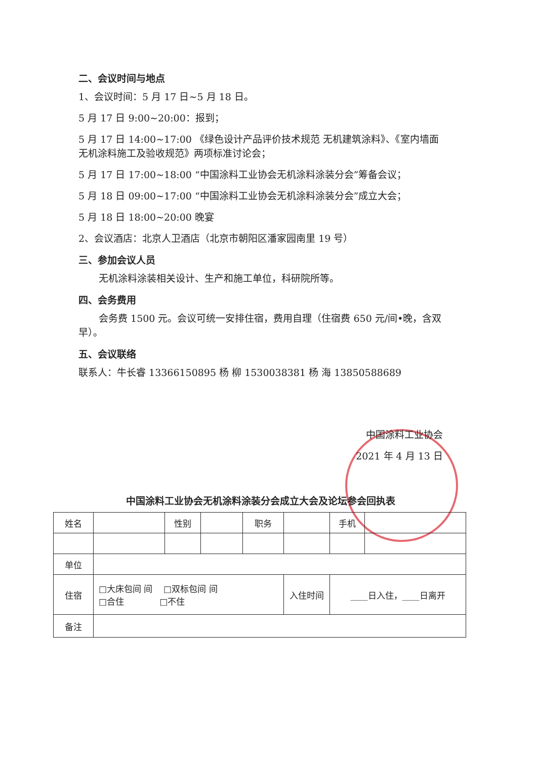二、会议时间与地点
1、会议时间：5 月 17 日~5 月 18 日。
5 月 17 日 9:00~20:00：报到；
5 月 17 日 14:00~17:00 《绿色设计产品评价技术规范 无机建筑涂料》、《室内墙面无机涂料施工及验收规范》两项标准讨论会；
5 月 17 日 17:00~18:00 “中国涂料工业协会无机涂料涂装分会”筹备会议；
5 月 18 日 09:00~17:00 “中国涂料工业协会无机涂料涂装分会”成立大会；
5 月 18 日 18:00~20:00 晚宴
2、会议酒店：北京人卫酒店（北京市朝阳区潘家园南里 19 号）
三、参加会议人员
无机涂料涂装相关设计、生产和施工单位，科研院所等。
四、会务费用
会务费 1500 元。会议可统一安排住宿，费用自理（住宿费 650 元/间•晚，含双早）。
五、会议联络
联系人：牛长睿 13366150895 杨 柳 1530038381 杨 海 13850588689
中国涂料工业协会
2021 年 4 月 13 日
中国涂料工业协会无机涂料涂装分会成立大会及论坛参会回执表
| 姓名 | | 性别 | | 职务 | | 手机 | |
| 单位 | | | | | | | |
| 住宿 | □大床包间 间 □双标包间 间 □合住 □不住 | | | | 入住时间 | ____日入住，____日离开 | |
| 备注 | | | | | | | |